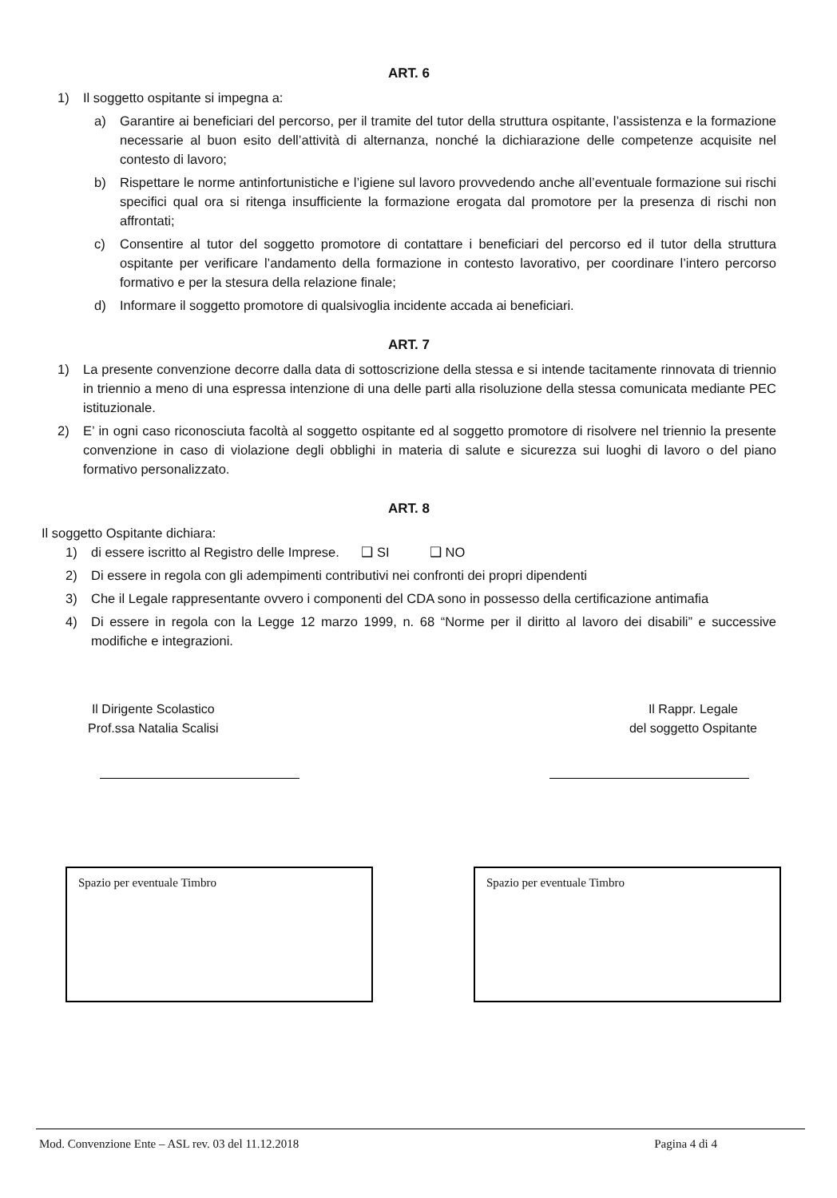ART. 6
1) Il soggetto ospitante si impegna a:
a) Garantire ai beneficiari del percorso, per il tramite del tutor della struttura ospitante, l’assistenza e la formazione necessarie al buon esito dell’attività di alternanza, nonché la dichiarazione delle competenze acquisite nel contesto di lavoro;
b) Rispettare le norme antinfortunistiche e l’igiene sul lavoro provvedendo anche all’eventuale formazione sui rischi specifici qual ora si ritenga insufficiente la formazione erogata dal promotore per la presenza di rischi non affrontati;
c) Consentire al tutor del soggetto promotore di contattare i beneficiari del percorso ed il tutor della struttura ospitante per verificare l’andamento della formazione in contesto lavorativo, per coordinare l’intero percorso formativo e per la stesura della relazione finale;
d) Informare il soggetto promotore di qualsivoglia incidente accada ai beneficiari.
ART. 7
1) La presente convenzione decorre dalla data di sottoscrizione della stessa e si intende tacitamente rinnovata di triennio in triennio a meno di una espressa intenzione di una delle parti alla risoluzione della stessa comunicata mediante PEC istituzionale.
2) E’ in ogni caso riconosciuta facoltà al soggetto ospitante ed al soggetto promotore di risolvere nel triennio la presente convenzione in caso di violazione degli obblighi in materia di salute e sicurezza sui luoghi di lavoro o del piano formativo personalizzato.
ART. 8
Il soggetto Ospitante dichiara:
1) di essere iscritto al Registro delle Imprese. ❑ SI ❑ NO
2) Di essere in regola con gli adempimenti contributivi nei confronti dei propri dipendenti
3) Che il Legale rappresentante ovvero i componenti del CDA sono in possesso della certificazione antimafia
4) Di essere in regola con la Legge 12 marzo 1999, n. 68 “Norme per il diritto al lavoro dei disabili” e successive modifiche e integrazioni.
Il Dirigente Scolastico
Prof.ssa Natalia Scalisi
Il Rappr. Legale
del soggetto Ospitante
Spazio per eventuale Timbro Spazio per eventuale Timbro
Mod. Convenzione Ente – ASL rev. 03 del 11.12.2018 Pagina 4 di 4